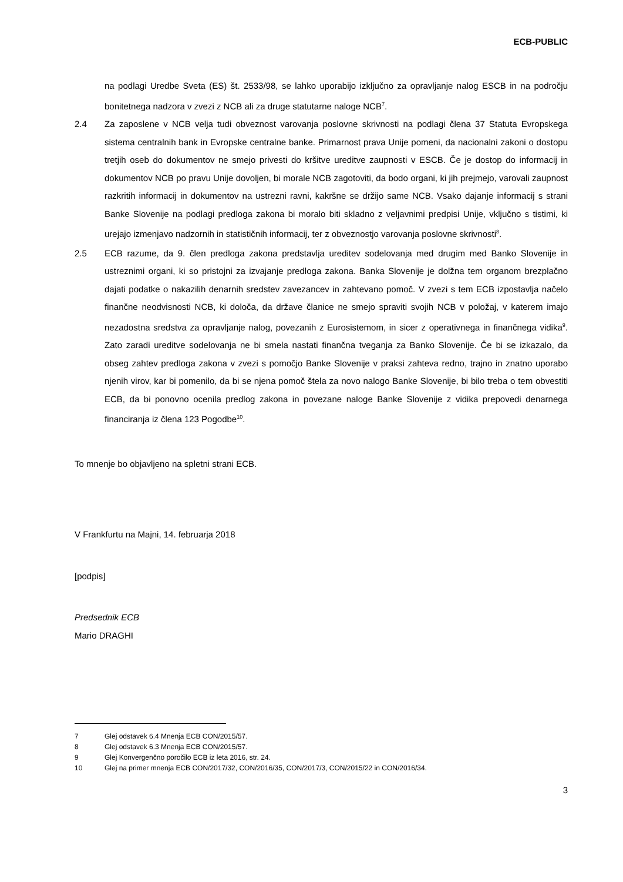ECB-PUBLIC
na podlagi Uredbe Sveta (ES) št. 2533/98, se lahko uporabijo izključno za opravljanje nalog ESCB in na področju bonitetnega nadzora v zvezi z NCB ali za druge statutarne naloge NCB<sup>7</sup>.
2.4 Za zaposlene v NCB velja tudi obveznost varovanja poslovne skrivnosti na podlagi člena 37 Statuta Evropskega sistema centralnih bank in Evropske centralne banke. Primarnost prava Unije pomeni, da nacionalni zakoni o dostopu tretjih oseb do dokumentov ne smejo privesti do kršitve ureditve zaupnosti v ESCB. Če je dostop do informacij in dokumentov NCB po pravu Unije dovoljen, bi morale NCB zagotoviti, da bodo organi, ki jih prejmejo, varovali zaupnost razkritih informacij in dokumentov na ustrezni ravni, kakršne se držijo same NCB. Vsako dajanje informacij s strani Banke Slovenije na podlagi predloga zakona bi moralo biti skladno z veljavnimi predpisi Unije, vključno s tistimi, ki urejajo izmenjavo nadzornih in statističnih informacij, ter z obveznostjo varovanja poslovne skrivnosti<sup>8</sup>.
2.5 ECB razume, da 9. člen predloga zakona predstavlja ureditev sodelovanja med drugim med Banko Slovenije in ustreznimi organi, ki so pristojni za izvajanje predloga zakona. Banka Slovenije je dolžna tem organom brezplačno dajati podatke o nakazilih denarnih sredstev zavezancev in zahtevano pomoč. V zvezi s tem ECB izpostavlja načelo finančne neodvisnosti NCB, ki določa, da države članice ne smejo spraviti svojih NCB v položaj, v katerem imajo nezadostna sredstva za opravljanje nalog, povezanih z Eurosistemom, in sicer z operativnega in finančnega vidika<sup>9</sup>. Zato zaradi ureditve sodelovanja ne bi smela nastati finančna tveganja za Banko Slovenije. Če bi se izkazalo, da obseg zahtev predloga zakona v zvezi s pomočjo Banke Slovenije v praksi zahteva redno, trajno in znatno uporabo njenih virov, kar bi pomenilo, da bi se njena pomoč štela za novo nalogo Banke Slovenije, bi bilo treba o tem obvestiti ECB, da bi ponovno ocenila predlog zakona in povezane naloge Banke Slovenije z vidika prepovedi denarnega financiranja iz člena 123 Pogodbe<sup>10</sup>.
To mnenje bo objavljeno na spletni strani ECB.
V Frankfurtu na Majni, 14. februarja 2018
[podpis]
Predsednik ECB
Mario DRAGHI
7 Glej odstavek 6.4 Mnenja ECB CON/2015/57.
8 Glej odstavek 6.3 Mnenja ECB CON/2015/57.
9 Glej Konvergenčno poročilo ECB iz leta 2016, str. 24.
10 Glej na primer mnenja ECB CON/2017/32, CON/2016/35, CON/2017/3, CON/2015/22 in CON/2016/34.
3